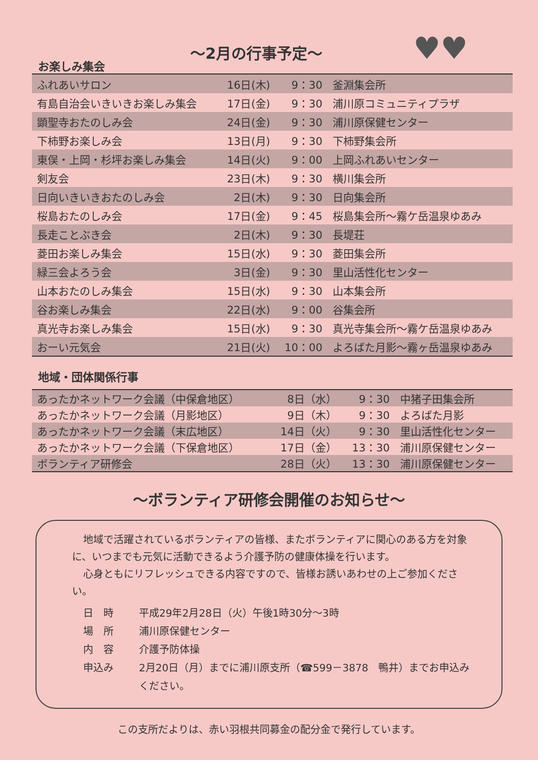♥♥
お楽しみ集会
～2月の行事予定～
| ふれあいサロン | 16日(木) | 9：30 | 釜淵集会所 |
| 有島自治会いきいきお楽しみ集会 | 17日(金) | 9：30 | 浦川原コミュニティプラザ |
| 顕聖寺おたのしみ会 | 24日(金) | 9：30 | 浦川原保健センター |
| 下柿野お楽しみ会 | 13日(月) | 9：30 | 下柿野集会所 |
| 東俣・上岡・杉坪お楽しみ集会 | 14日(火) | 9：00 | 上岡ふれあいセンター |
| 剣友会 | 23日(木) | 9：30 | 横川集会所 |
| 日向いきいきおたのしみ会 | 2日(木) | 9：30 | 日向集会所 |
| 桜島おたのしみ会 | 17日(金) | 9：45 | 桜島集会所～霧ケ岳温泉ゆあみ |
| 長走ことぶき会 | 2日(木) | 9：30 | 長堤荘 |
| 菱田お楽しみ集会 | 15日(水) | 9：30 | 菱田集会所 |
| 緑三会よろう会 | 3日(金) | 9：30 | 里山活性化センター |
| 山本おたのしみ集会 | 15日(水) | 9：30 | 山本集会所 |
| 谷お楽しみ集会 | 22日(水) | 9：00 | 谷集会所 |
| 真光寺お楽しみ集会 | 15日(水) | 9：30 | 真光寺集会所～霧ケ岳温泉ゆあみ |
| おーい元気会 | 21日(火) | 10：00 | よろばた月影～霧ヶ岳温泉ゆあみ |
地域・団体関係行事
| あったかネットワーク会議（中保倉地区） | 8日（水） | 9：30 | 中猪子田集会所 |
| あったかネットワーク会議（月影地区） | 9日（木） | 9：30 | よろばた月影 |
| あったかネットワーク会議（末広地区） | 14日（火） | 9：30 | 里山活性化センター |
| あったかネットワーク会議（下保倉地区） | 17日（金） | 13：30 | 浦川原保健センター |
| ボランティア研修会 | 28日（火） | 13：30 | 浦川原保健センター |
～ボランティア研修会開催のお知らせ～
地域で活躍されているボランティアの皆様、またボランティアに関心のある方を対象に、いつまでも元気に活動できるよう介護予防の健康体操を行います。
心身ともにリフレッシュできる内容ですので、皆様お誘いあわせの上ご参加ください。
日　時
平成29年2月28日（火）午後1時30分～3時
場　所
浦川原保健センター
内　容
介護予防体操
申込み
2月20日（月）までに浦川原支所（☎599－3878　鴨井）までお申込みください。
この支所だよりは、赤い羽根共同募金の配分金で発行しています。